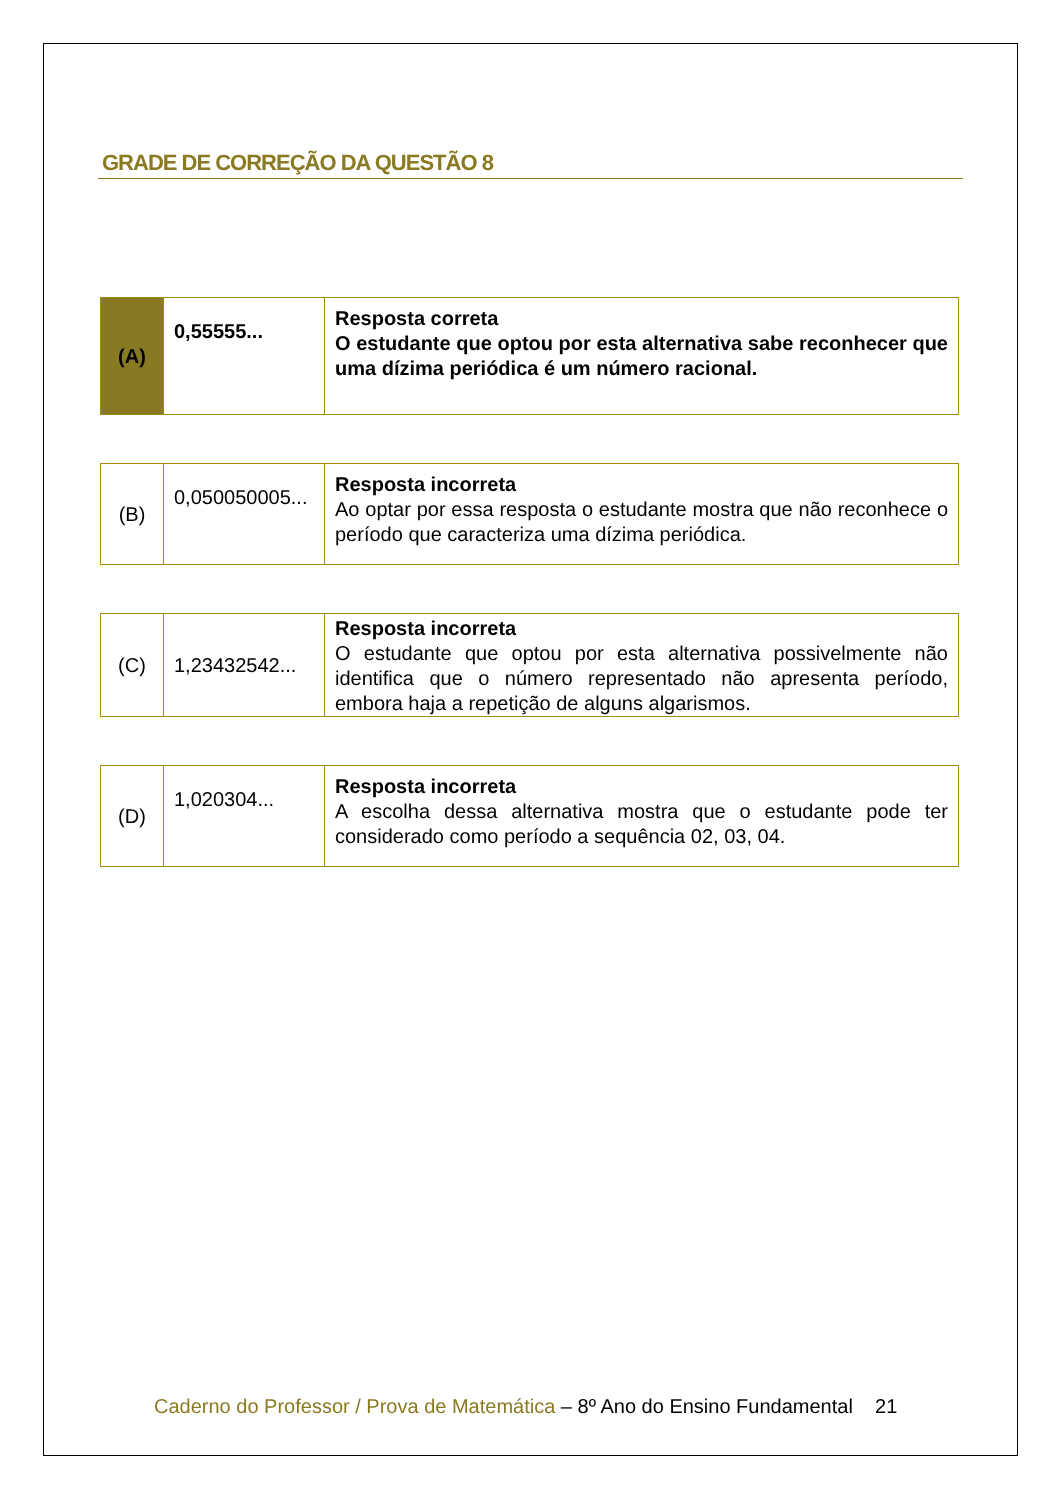GRADE DE CORREÇÃO DA QUESTÃO 8
| (A) | 0,55555... | Resposta correta O estudante que optou por esta alternativa sabe reconhecer que uma dízima periódica é um número racional. |
| (B) | 0,050050005... | Resposta incorreta Ao optar por essa resposta o estudante mostra que não reconhece o período que caracteriza uma dízima periódica. |
| (C) | 1,23432542... | Resposta incorreta O estudante que optou por esta alternativa possivelmente não identifica que o número representado não apresenta período, embora haja a repetição de alguns algarismos. |
| (D) | 1,020304... | Resposta incorreta A escolha dessa alternativa mostra que o estudante pode ter considerado como período a sequência 02, 03, 04. |
Caderno do Professor / Prova de Matemática – 8º Ano do Ensino Fundamental 21